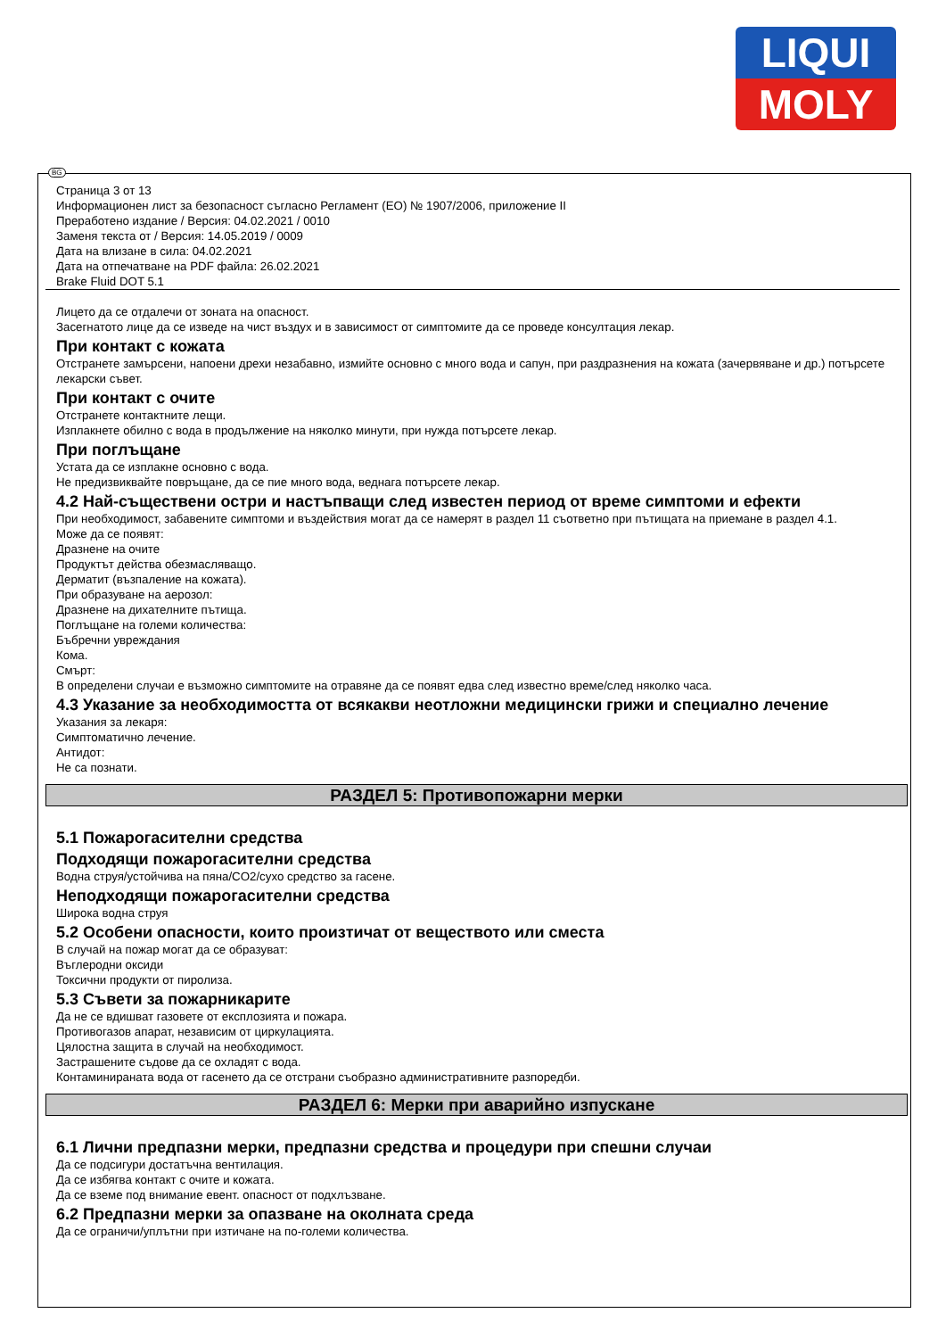LIQUI
MOLY
Страница 3 от 13
Информационен лист за безопасност съгласно Регламент (ЕО) № 1907/2006, приложение II
Преработено издание / Версия: 04.02.2021 / 0010
Заменя текста от / Версия: 14.05.2019 / 0009
Дата на влизане в сила: 04.02.2021
Дата на отпечатване на PDF файла: 26.02.2021
Brake Fluid DOT 5.1
Лицето да се отдалечи от зоната на опасност.
Засегнатото лице да се изведе на чист въздух и в зависимост от симптомите да се проведе консултация лекар.
При контакт с кожата
Отстранете замърсени, напоени дрехи незабавно, измийте основно с много вода и сапун, при раздразнения на кожата (зачервяване и др.) потърсете лекарски съвет.
При контакт с очите
Отстранете контактните лещи.
Изплакнете обилно с вода в продължение на няколко минути, при нужда потърсете лекар.
При поглъщане
Устата да се изплакне основно с вода.
Не предизвиквайте повръщане, да се пие много вода, веднага потърсете лекар.
4.2 Най-съществени остри и настъпващи след известен период от време симптоми и ефекти
При необходимост, забавените симптоми и въздействия могат да се намерят в раздел 11 съответно при пътищата на приемане в раздел 4.1.
Може да се появят:
Дразнене на очите
Продуктът действа обезмасляващо.
Дерматит (възпаление на кожата).
При образуване на аерозол:
Дразнене на дихателните пътища.
Поглъщане на големи количества:
Бъбречни увреждания
Кома.
Смърт:
В определени случаи е възможно симптомите на отравяне да се появят едва след известно време/след няколко часа.
4.3 Указание за необходимостта от всякакви неотложни медицински грижи и специално лечение
Указания за лекаря:
Симптоматично лечение.
Антидот:
Не са познати.
РАЗДЕЛ 5: Противопожарни мерки
5.1 Пожарогасителни средства
Подходящи пожарогасителни средства
Водна струя/устойчива на пяна/CO2/сухо средство за гасене.
Неподходящи пожарогасителни средства
Широка водна струя
5.2 Особени опасности, които произтичат от веществото или сместа
В случай на пожар могат да се образуват:
Въглеродни оксиди
Токсични продукти от пиролиза.
5.3 Съвети за пожарникарите
Да не се вдишват газовете от експлозията и пожара.
Противогазов апарат, независим от циркулацията.
Цялостна защита в случай на необходимост.
Застрашените съдове да се охладят с вода.
Контаминираната вода от гасенето да се отстрани съобразно административните разпоредби.
РАЗДЕЛ 6: Мерки при аварийно изпускане
6.1 Лични предпазни мерки, предпазни средства и процедури при спешни случаи
Да се подсигури достатъчна вентилация.
Да се избягва контакт с очите и кожата.
Да се вземе под внимание евент. опасност от подхлъзване.
6.2 Предпазни мерки за опазване на околната среда
Да се ограничи/уплътни при изтичане на по-големи количества.
BG